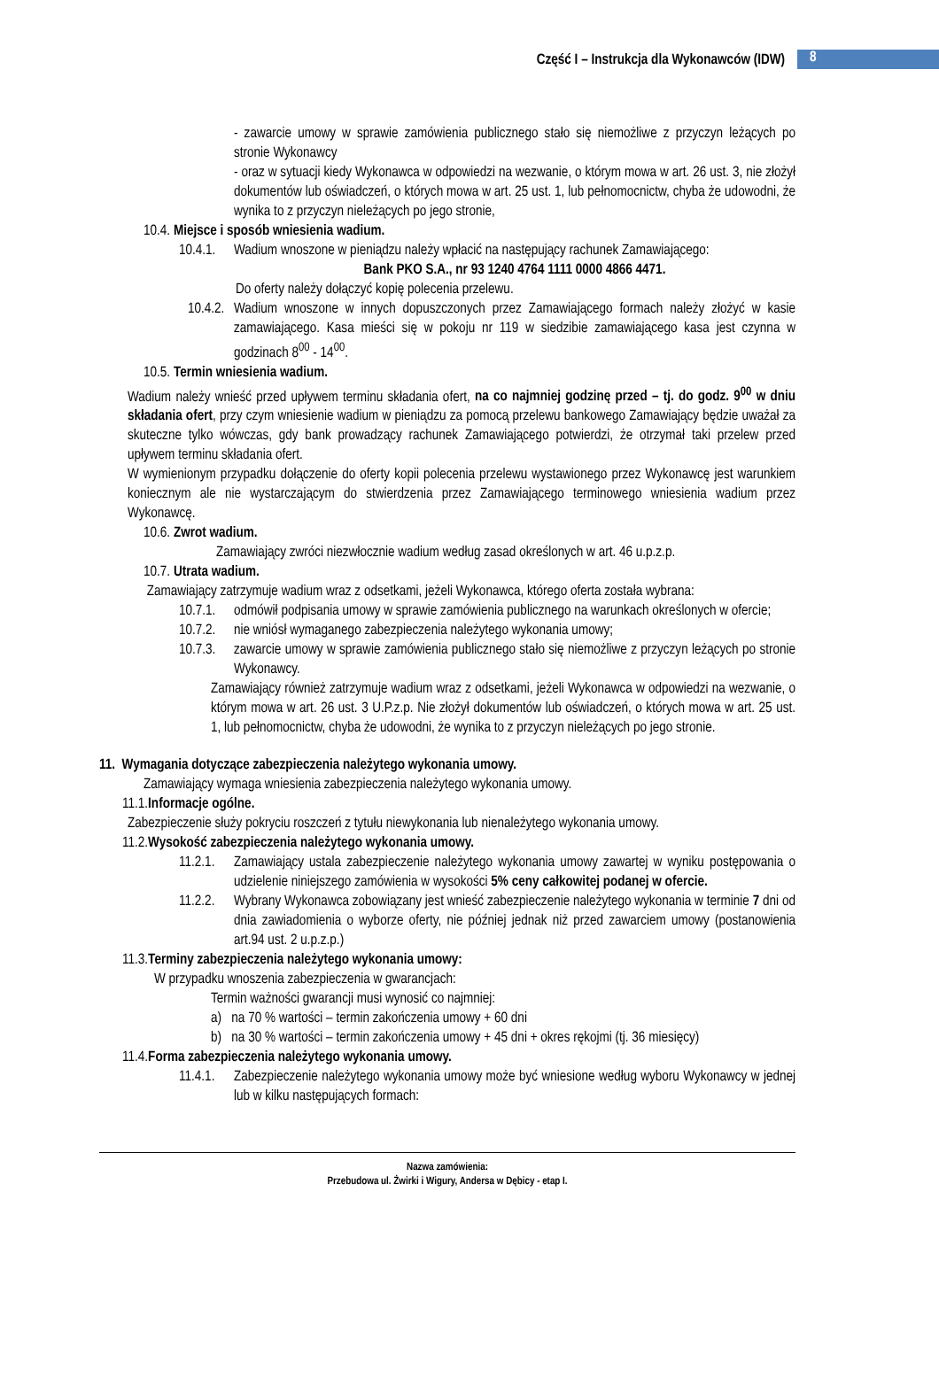Część I – Instrukcja dla Wykonawców (IDW)
8
- zawarcie umowy w sprawie zamówienia publicznego stało się niemożliwe z przyczyn leżących po stronie Wykonawcy
- oraz w sytuacji kiedy Wykonawca w odpowiedzi na wezwanie, o którym mowa w art. 26 ust. 3, nie złożył dokumentów lub oświadczeń, o których mowa w art. 25 ust. 1, lub pełnomocnictw, chyba że udowodni, że wynika to z przyczyn nieleżących po jego stronie,
10.4. Miejsce i sposób wniesienia wadium.
10.4.1.
Wadium wnoszone w pieniądzu należy wpłacić na następujący rachunek Zamawiającego:
Bank PKO S.A., nr 93 1240 4764 1111 0000 4866 4471.
Do oferty należy dołączyć kopię polecenia przelewu.
10.4.2.
Wadium wnoszone w innych dopuszczonych przez Zamawiającego formach należy złożyć w kasie zamawiającego. Kasa mieści się w pokoju nr 119 w siedzibie zamawiającego kasa jest czynna w godzinach 8<sup>00</sup> - 14<sup>00</sup>.
10.5. Termin wniesienia wadium.
Wadium należy wnieść przed upływem terminu składania ofert, na co najmniej godzinę przed – tj. do godz. 9<sup>00</sup> w dniu składania ofert, przy czym wniesienie wadium w pieniądzu za pomocą przelewu bankowego Zamawiający będzie uważał za skuteczne tylko wówczas, gdy bank prowadzący rachunek Zamawiającego potwierdzi, że otrzymał taki przelew przed upływem terminu składania ofert.
W wymienionym przypadku dołączenie do oferty kopii polecenia przelewu wystawionego przez Wykonawcę jest warunkiem koniecznym ale nie wystarczającym do stwierdzenia przez Zamawiającego terminowego wniesienia wadium przez Wykonawcę.
10.6. Zwrot wadium.
Zamawiający zwróci niezwłocznie wadium według zasad określonych w art. 46 u.p.z.p.
10.7. Utrata wadium.
Zamawiający zatrzymuje wadium wraz z odsetkami, jeżeli Wykonawca, którego oferta została wybrana:
10.7.1.
odmówił podpisania umowy w sprawie zamówienia publicznego na warunkach określonych w ofercie;
10.7.2.
nie wniósł wymaganego zabezpieczenia należytego wykonania umowy;
10.7.3.
zawarcie umowy w sprawie zamówienia publicznego stało się niemożliwe z przyczyn leżących po stronie Wykonawcy.
Zamawiający również zatrzymuje wadium wraz z odsetkami, jeżeli Wykonawca w odpowiedzi na wezwanie, o którym mowa w art. 26 ust. 3 U.P.z.p. Nie złożył dokumentów lub oświadczeń, o których mowa w art. 25 ust. 1, lub pełnomocnictw, chyba że udowodni, że wynika to z przyczyn nieleżących po jego stronie.
11. Wymagania dotyczące zabezpieczenia należytego wykonania umowy.
Zamawiający wymaga wniesienia zabezpieczenia należytego wykonania umowy.
11.1.Informacje ogólne.
Zabezpieczenie służy pokryciu roszczeń z tytułu niewykonania lub nienależytego wykonania umowy.
11.2.Wysokość zabezpieczenia należytego wykonania umowy.
11.2.1.
Zamawiający ustala zabezpieczenie należytego wykonania umowy zawartej w wyniku postępowania o udzielenie niniejszego zamówienia w wysokości 5% ceny całkowitej podanej w ofercie.
11.2.2.
Wybrany Wykonawca zobowiązany jest wnieść zabezpieczenie należytego wykonania w terminie 7 dni od dnia zawiadomienia o wyborze oferty, nie później jednak niż przed zawarciem umowy (postanowienia art.94 ust. 2 u.p.z.p.)
11.3.Terminy zabezpieczenia należytego wykonania umowy:
W przypadku wnoszenia zabezpieczenia w gwarancjach:
Termin ważności gwarancji musi wynosić co najmniej:
a) na 70 % wartości – termin zakończenia umowy + 60 dni
b) na 30 % wartości – termin zakończenia umowy + 45 dni + okres rękojmi (tj. 36 miesięcy)
11.4.Forma zabezpieczenia należytego wykonania umowy.
11.4.1.
Zabezpieczenie należytego wykonania umowy może być wniesione według wyboru Wykonawcy w jednej lub w kilku następujących formach:
Nazwa zamówienia:
Przebudowa ul. Żwirki i Wigury, Andersa w Dębicy - etap I.